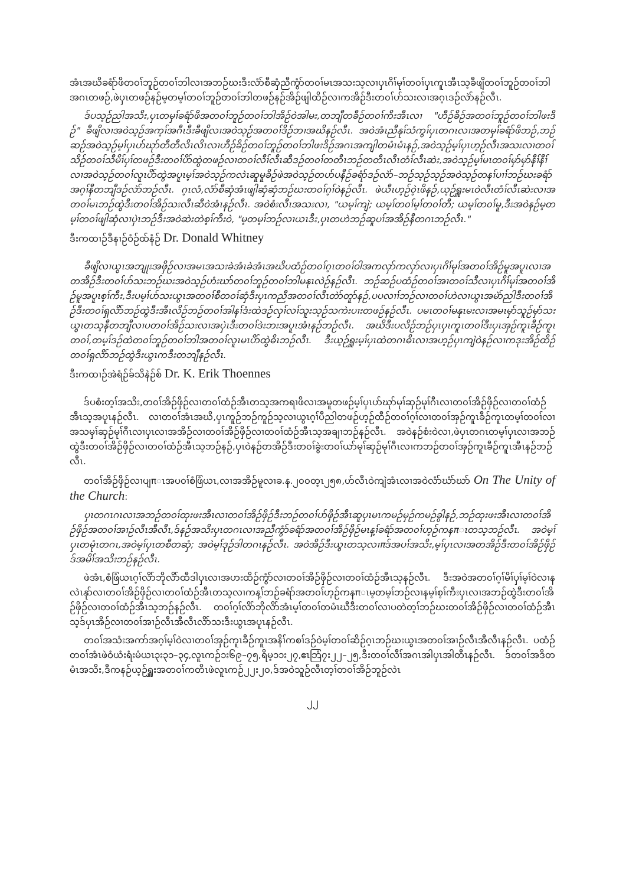အံၤအဃိခရံာ်ဖိတ၀ၢ်ဘူဉ်တ၀ၢ်ဘါလၢအဘဉ်ဃးဒီးလံာ်စီဆှံညီကွံာ်တ၀ၢ်မၤအသးသ့လၢပှၤဂိၢ်မုၢ်တ၀ၢ်ပှၤကူၤအီၤသ့ခီဖျိတ၀ၢ်ဘူဉ်တ၀ၢ်ဘါအဂၤတဖဉ်,ဖဲပှၤတဖဉ်နဉ်မ့တမ့ၢ်တ၀ၢ်ဘူဉ်တ၀ၢ်ဘါတဖဉ်နဉ်အိဉ်ဖျါထိဉ်လၢကအိဉ်ဒီးတ၀ၢ်ပာ်သးလၢအဂ့ၤဒဉ်လဲာ်နဉ်လီၤ.
ဒ်ပသ့ဉ်ညါအသိး,ပှၤတမှၢ်ခရံာ်ဖိအတ၀ၢ်ဘူဉ်တ၀ၢ်ဘါအိဉ်ဝဲအါမး,တဘျီတခီဉ်တ၀ၢ်ကိးအီၤလၢ "ဟီဉ်ခိဉ်အတ၀ၢ်ဘူဉ်တ၀ၢ်ဘါဖးဒိဉ်" ခီဖျိလၢအဝဲသ့ဉ်အက့ၢ်အဂီၤဒီးခီဖျိလၢအဝဲသ့ဉ်အတ၀ၢ်ဒိဉ်ဘၢအဃိနဉ်လီၤ. အဝဲအံၤညီနုၢ်သံကွၢ်ပှၤတဂၤလၢအတမှၢ်ခရံာ်ဖိဘဉ်,ဘဉ်ဆဉ်အဝဲသ့ဉ်မ့ၢ်ပှၤပာ်ဃုာ်တီတီလိၤလိၤလၢဟီဉ်ခိဉ်တ၀ၢ်ဘူဉ်တ၀ၢ်ဘါဖးဒိဉ်အဂၤအကျါတမံၤမံၤနဉ်,အဝဲသ့ဉ်မ့ၢ်ပှၤဟ့ဉ်လီၤအသးလၢတ၀ၢ်သိဉ်တ၀ၢ်သီမိၢ်ပှၢ်တဖဉ်ဒီးတ၀ၢ်ပိာ်ထွဲတဖဉ်လၢတ၀ၢ်လီၢ်လီၤဆီဒဉ်တ၀ၢ်တတီၤဘဉ်တတီၤလီၤတံၢ်လီၤဆဲး,အဝဲသ့ဉ်မ့ၢ်မၤတ၀ၢ်မှာ်မှာ်နီၢ်နီၢ်လၢအဝဲသ့ဉ်တ၀ၢ်လူၤပိာ်ထွဲအပူၤမ့ၢ်အဝဲသ့ဉ်ကလဲၤဆူမူခိဉ်ဖဲအဝဲသ့ဉ်တပာ်ပနီဉ်ခရံာ်ဒဉ်လဲာ်–ဘဉ်သ့ဉ်သ့ဉ်အဝဲသ့ဉ်တနၢ်ပၢၢ်ဘဉ်ဃးခရံာ်အဂ့ၢ်နီတဘျီဒဉ်လဲာ်ဘဉ်လီၤ. ဂ့ၤလံ,လံာ်စီဆှံအံၤဖျါဆှံဆှံဘဉ်ဃးတ၀ၢ်ဂ့ၢ်ဝဲနဉ်လီၤ. ဖဲယီၤဟ့ဉ်၀ဲ့ၤဖိနဉ်,ယ့ဉ်ရှူးမၤဝဲလီၤတံၢ်လီၤဆဲးလၢအတ၀ၢ်မၤဘဉ်ထွဲဒီးတ၀ၢ်အိဉ်သးလီၤဆီဝဲအံၤနဉ်လီၤ. အဝဲစံးလီၤအသးလၢ, "ယမ့ၢ်ကျဲ; ယမ့ၢ်တ၀ၢ်မ့ၢ်တ၀ၢ်တီ; ယမ့ၢ်တ၀ၢ်မူ,ဒီးအဝဲနဉ်မ့တမ့ၢ်တ၀ၢ်ဖျါဆှံလၢပှဲၤဘဉ်ဒီးအဝဲဆဲးတဲစ့ၢ်ကီးဝဲ, "မ့တမ့ၢ်ဘဉ်လၢယၤဒီး,ပှၤတဟဲဘဉ်ဆူပၢ်အအိဉ်နီတဂၤဘဉ်လီၤ."
ဒီးကထၢဉ်ဒီနၢဉ်ဝံဉ်ထ်နံဉ် Dr. Donald Whitney
ခီဖျိလၢယွၤအဘျုးအဖှိဉ်လၢအမၤအသးခဲအံၤခဲအံၤအဃိပထံဉ်တ၀ၢ်ဂ့ၤတ၀ၢ်ဝါအကလှာ်ကလှာ်လၢပှၤဂိၢ်မုၢ်အတ၀ၢ်အိဉ်မူအပူၤလၢအတအိဉ်ဒီးတ၀ၢ်ပာ်သးဘဉ်ဃးအဝဲသ့ဉ်ဟံးဃာ်တ၀ၢ်ဘူဉ်တ၀ၢ်ဘါမနုၤလဲဉ်နဉ်လီၤ. ဘဉ်ဆဉ်ပထံဉ်တ၀ၢ်အၢတ၀ၢ်သီလၢပှၤဂိၢ်မုၢ်အတ၀ၢ်အိဉ်မူအပူၤစ့ၢ်ကီး,ဒီးပမ့ၢ်ပာ်သးယွၤအတ၀ၢ်စီတ၀ၢ်ဆှံဒီးပှၤကညီအတ၀ၢ်လီၤတဲာ်တူာ်နဉ်,ပပလၢၢ်ဘဉ်လၢတ၀ၢ်ဟဲလၢယွၤအမဲာ်ညါဒီးတ၀ၢ်အိဉ်ဒီးတ၀ၢ်ရှလိာ်ဘဉ်ထွဲဒီးအီၤလိဉ်ဘဉ်တ၀ၢ်အါနၢ်ဒံးထဲဒဉ်လှၢ်လၢ်သူးသ့ဉ်သကဲးပၢးတဖဉ်နဉ်လီၤ. ပမၤတ၀ၢ်မနုၤမးလၢအမၤမှာ်သူဉ်မှာ်သးယွၤတသ့နီတဘျီလၢပတ၀ၢ်အိဉ်သးလၢအပှဲၤဒီးတ၀ၢ်ဒဲးဘးအပူၤအံၤနဉ်ဘဉ်လီၤ. အဃိဒီးပလိဉ်ဘဉ်ပှၤပှၤကူၤတ၀ၢ်ဒီးပှၤအှဉ်ကူၤခီဉ်ကူၤတ၀ၢ်,တမ့ၢ်ဒဉ်ထဲတ၀ၢ်ဘူဉ်တ၀ၢ်ဘါအတ၀ၢ်လူၤမၤပိာ်ထွဲဓိၤဘဉ်လီၤ. ဒီးယ့ဉ်ရှူးမ့ၢ်ပှၤထဲတဂၤဓိၤလၢအဟ့ဉ်ပှၤကျဲဝဲနဉ်လၢကဒုးအိဉ်ထိဉ်တ၀ၢ်ရှလိာ်ဘဉ်ထွဲဒီးယွၤကဒီးတဘျီနဉ်လီၤ.
ဒီးကထၢဉ်အဲရံဉ်ခ်သိနဲဉ်စ် Dr. K. Erik Thoennes
ဒ်ပစံးတ့ၢ်အသိး,တ၀ၢ်အိဉ်ဖှိဉ်လၢတ၀ၢ်ထံဉ်အီၤတသ့အကရၢဖိလၢအမူတဖဉ်မ့ၢ်ပှၤပာ်ဃုာ်မုၢ်ဆှဉ်မုၢ်ဂီၤလၢတ၀ၢ်အိဉ်ဖှိဉ်လၢတ၀ၢ်ထံဉ်အီၤသ့အပူၤနဉ်လီၤ. လၢတ၀ၢ်အံၤအဃိ,ပှၤကူဉ်ဘဉ်ကူဉ်သ့လၢယွၤဂ့ၢ်ပီညါတဖဉ်ဟ့ဉ်ထီဉ်တ၀ၢ်ဂ့ၢ်လၢတ၀ၢ်အှဉ်ကူၤခီဉ်ကူၤတမ့ၢ်တ၀ၢ်လၢအသမှၢ်ဆှဉ်မုၢ်ဂီၤလၢပှၤလၢအအိဉ်လၢတ၀ၢ်အိဉ်ဖှိဉ်လၢတ၀ၢ်ထံဉ်အီၤသ့အချၢဘဉ်နဉ်လီၤ. အဝဲနဉ်စံးဝဲလၢ,ဖဲပှၤတဂၤတမ့ၢ်ပှၤလၢအဘဉ်ထွဲဒီးတ၀ၢ်အိဉ်ဖှိဉ်လၢတ၀ၢ်ထံဉ်အီၤသ့ဘဉ်နဉ်,ပှၤဝဲနဉ်တအိဉ်ဒီးတ၀ၢ်ခွဲးတ၀ၢ်ယာ်မုၢ်ဆှဉ်မုၢ်ဂီၤလၢကဘဉ်တ၀ၢ်အှဉ်ကူၤခီဉ်ကူၤအီၤနဉ်ဘဉ်လီၤ.
တ၀ၢ်အိဉ်ဖှိဉ်လၢပျπၤအပ၀ၢ်စံဖြံယၤ,လၢအအိဉ်မူလၢခ.န.၂၀၀တ့ၤ၂၅၈,ဟ်လီၤဝဲကျဲအံၤလၢအဝဲလံာ်ဃံာ်ဃာ် On The Unity of the Church:
ပှၤတဂၤဂၤလၢအဘဉ်တ၀ၢ်ထုးဖးအီၤလၢတ၀ၢ်အိဉ်ဖှိဉ်ဒီးဘဉ်တ၀ၢ်ပာ်ဖှိဉ်အီၤဆူပှၤမၤကမဉ်မှဉ်ကမဉ်ခွါနဉ်,ဘဉ်ထုးဖးအီၤလၢတ၀ၢ်အိဉ်ဖှိဉ်အတ၀ၢ်အၢဉ်လီၤအီလီၤ,ဒ်နဉ်အသိးပှၤတဂၤလၢအညီကွံာ်ခရံာ်အတ၀ၢ်အိဉ်ဖှိဉ်မၤန့ၢ်ခရံာ်အတ၀ၢ်ဟ့ဉ်ကနπၤတသ့ဘဉ်လီၤ. အဝဲမ့ၢ်ပှၤတမုံၤတဂၤ,အဝဲမ့ၢ်ပှၤတစီတဆှံ; အဝဲမ့ၢ်ဒုဉ်ဒါတဂၤနဉ်လီၤ. အဝဲအိဉ်ဒီးယွၤတသ့လၢπဒ်အပၢ်အသိး,မ့ၢ်ပှၤလၢအတအိဉ်ဒီးတ၀ၢ်အိဉ်ဖှိဉ်ဒ်အမိၢ်အသိးဘဉ်နဉ်လီၤ.
ဖဲအံၤ,စံဖြံယၤဂ့ၢ်လိာ်ဘိုလိာ်ထီဒါပှၤလၢအဟးထိဉ်ကွံာ်လၢတ၀ၢ်အိဉ်ဖှိဉ်လၢတ၀ၢ်ထံဉ်အီၤသ့နဉ်လီၤ. ဒီးအဝဲအတ၀ၢ်ဂ့ၢ်မိၢ်ပှၢ်မ့ၢ်ဝဲလၢနလဲၤနုာ်လၢတ၀ၢ်အိဉ်ဖှိဉ်လၢတ၀ၢ်ထံဉ်အီၤတသ့လၢကန့ၢ်ဘဉ်ခရံာ်အတ၀ၢ်ဟ့ဉ်ကနπၤမ့တမ့ၢ်ဘဉ်လၢနမ့ၢ်စ့ၢ်ကီးပှၤလၢအဘဉ်ထွဲဒီးတ၀ၢ်အိဉ်ဖှိဉ်လၢတ၀ၢ်ထံဉ်အီၤသ့ဘဉ်နဉ်လီၤ. တ၀ၢ်ဂ့ၢ်လိာ်ဘိုလိာ်အံၤမ့ၢ်တ၀ၢ်တမံၤဃီဒီးတ၀ၢ်လၢပတဲတ့ၢ်ဘဉ်ဃးတ၀ၢ်အိဉ်ဖှိဉ်လၢတ၀ၢ်ထံဉ်အီၤသ့ဒ်ပှၤအိဉ်လၢတ၀ၢ်အၢဉ်လီၤအီလီၤလိာ်သးဒီးယွၤအပူၤနဉ်လီၤ.
တ၀ၢ်အသံးအကာ်အဂ့ၢ်မ့ၢ်ဝဲလၢတ၀ၢ်အှဉ်ကူၤခီဉ်ကူၤအနိၢ်ကစၢ်ဒဉ်ဝဲမ့ၢ်တ၀ၢ်ဆိဉ်ဂ့ၤဘဉ်ဃးယွၤအတ၀ၢ်အၢဉ်လီၤအီလီၤနဉ်လီၤ. ပထံဉ်တ၀ၢ်အံၤဖဲဝံယံးရံးမံယၤ၃း၃၁–၃၄,လူၤကဉ်၁း၆၉–၇၅,ရိမ့၁၁း၂၇,ဧၤဘြံ၇း၂၂–၂၅,ဒီးတ၀ၢ်လီၢ်အဂၤအါပှၤအါတီၤနဉ်လီၤ. ဒ်တ၀ၢ်အဒိတမံၤအသိး,ဒီကနဉ်ယ့ဉ်ရှူးအတ၀ၢ်ကတိၤဖဲလူၤကဉ်၂၂း၂၀,ဒ်အဝဲသူဉ်လီၤတ့ၢ်တ၀ၢ်အိဉ်ဘူဉ်လဲၤ
၂၂